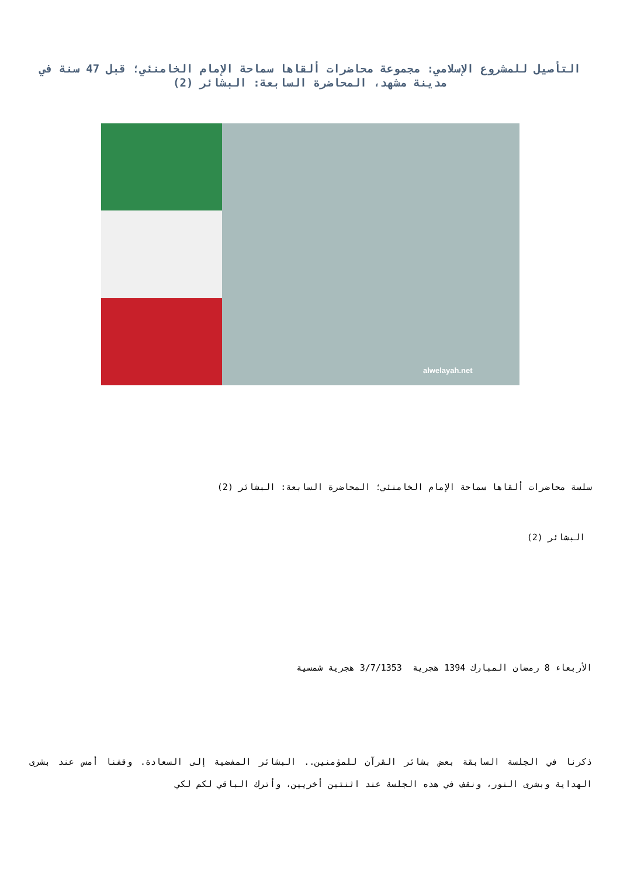التأصيل للمشروع الإسلامي: مجموعة محاضرات ألقاها سماحة الإمام الخامنئي؛ قبل 47 سنة في مدينة مشهد، المحاضرة السابعة: البشائر (2)
alwelayah.net
سلسة محاضرات ألقاها سماحة الإمام الخامنئي؛ المحاضرة السابعة: البشائر (2)
البشائر (2)
الأربعاء 8 رمضان المبارك 1394 هجرية 3/7/1353 هجرية شمسية
ذكرنا في الجلسة السابقة بعض بشائر القرآن للمؤمنين.. البشائر المفضية إلى السعادة. وقفنا أمس عند بشرى الهداية وبشرى النور، ونقف في هذه الجلسة عند اثنتين أخريين، وأترك الباقي لكم لكي